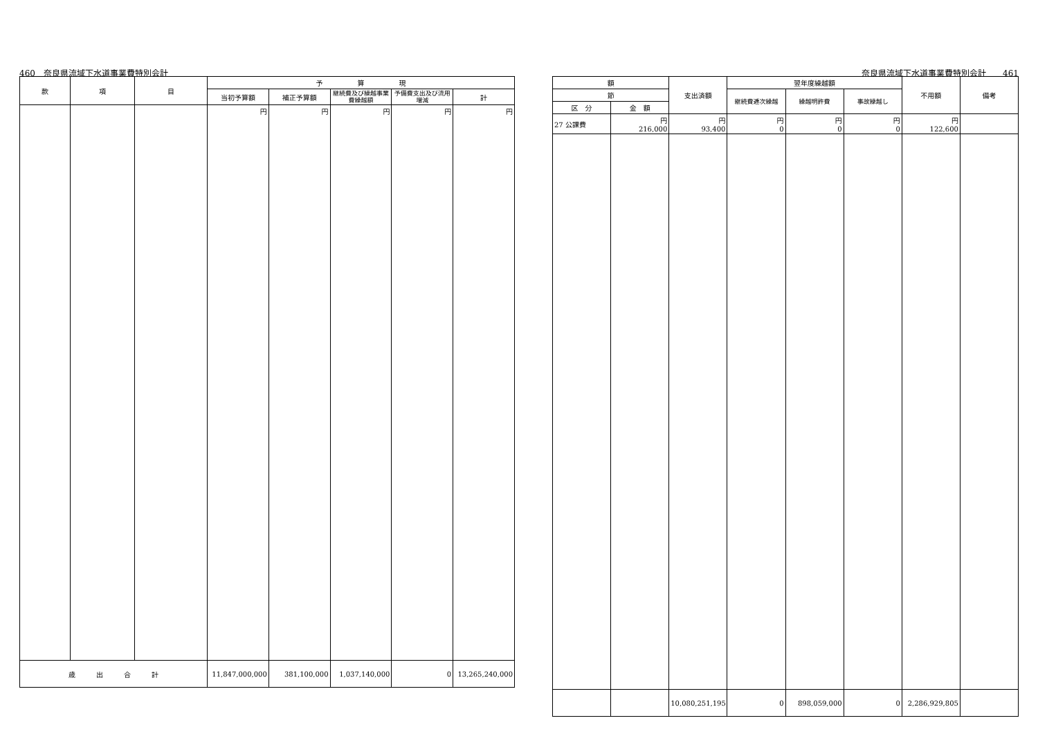460　奈良県流域下水道事業費特別会計
| 款 | 項 | 目 | 予 算 現 | | | | |
| --- | --- | --- | --- | --- | --- | --- | --- |
| | | | 当初予算額 | 補正予算額 | 継続費及び繰越事業費繰越額 | 予備費支出及び流用増減 | 計 |
| | | | 円 | 円 | 円 | 円 | 円 |
| 歳 出 合 計 | | | 11,847,000,000 | 381,100,000 | 1,037,140,000 | 0 | 13,265,240,000 |
奈良県流域下水道事業費特別会計　　461
| 額 | | 支出済額 | 翌年度繰越額 | | | 不用額 | 備考 |
| --- | --- | --- | --- | --- | --- | --- | --- |
| 節 | | | 継続費逓次繰越 | 繰越明許費 | 事故繰越し | | |
| 区 分 | 金 額 | | | | | | |
| 27 公課費 | 円 216,000 | 円 93,400 | 円 0 | 円 0 | 円 0 | 円 122,600 | |
| | | 10,080,251,195 | 0 | 898,059,000 | 0 | 2,286,929,805 | |